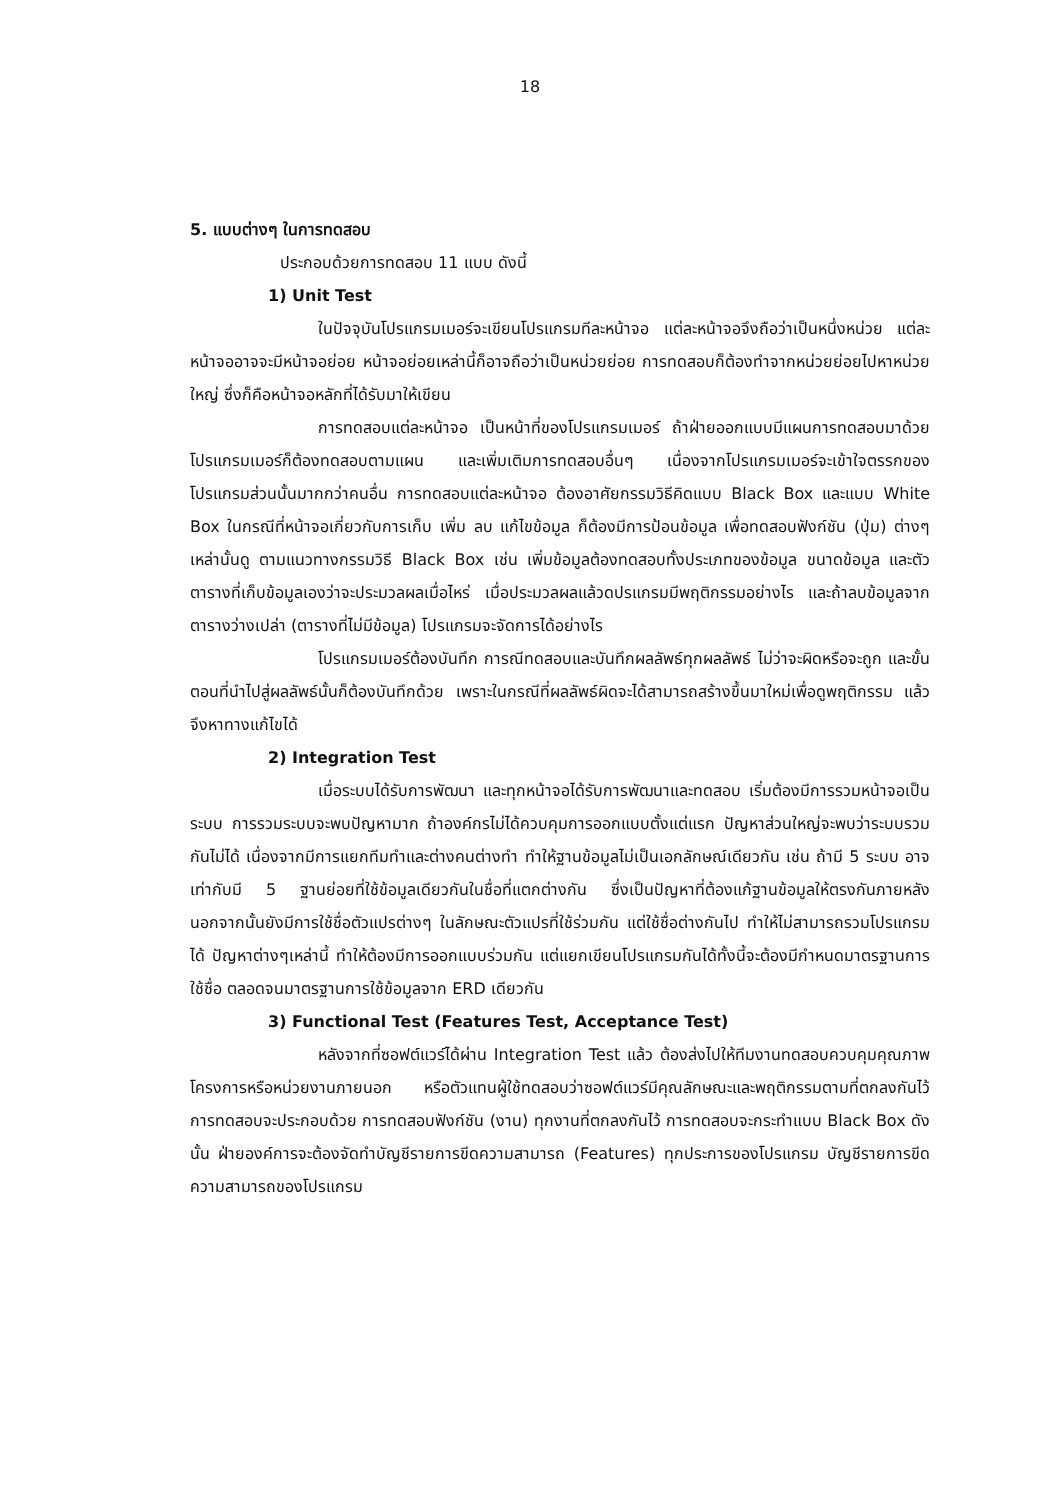18
5. แบบต่างๆ ในการทดสอบ
ประกอบด้วยการทดสอบ 11 แบบ ดังนี้
1) Unit Test
ในปัจจุบันโปรแกรมเมอร์จะเขียนโปรแกรมทีละหน้าจอ แต่ละหน้าจอจึงถือว่าเป็นหนึ่งหน่วย แต่ละหน้าจออาจจะมีหน้าจอย่อย หน้าจอย่อยเหล่านี้ก็อาจถือว่าเป็นหน่วยย่อย การทดสอบก็ต้องทำจากหน่วยย่อยไปหาหน่วยใหญ่ ซึ่งก็คือหน้าจอหลักที่ได้รับมาให้เขียน
การทดสอบแต่ละหน้าจอ เป็นหน้าที่ของโปรแกรมเมอร์ ถ้าฝ่ายออกแบบมีแผนการทดสอบมาด้วย โปรแกรมเมอร์ก็ต้องทดสอบตามแผน และเพิ่มเติมการทดสอบอื่นๆ เนื่องจากโปรแกรมเมอร์จะเข้าใจตรรกของโปรแกรมส่วนนั้นมากกว่าคนอื่น การทดสอบแต่ละหน้าจอ ต้องอาศัยกรรมวิธีคิดแบบ Black Box และแบบ White Box ในกรณีที่หน้าจอเกี่ยวกับการเก็บ เพิ่ม ลบ แก้ไขข้อมูล ก็ต้องมีการป้อนข้อมูล เพื่อทดสอบฟังก์ชัน (ปุ่ม) ต่างๆเหล่านั้นดู ตามแนวทางกรรมวิธี Black Box เช่น เพิ่มข้อมูลต้องทดสอบทั้งประเภทของข้อมูล ขนาดข้อมูล และตัวตารางที่เก็บข้อมูลเองว่าจะประมวลผลเมื่อไหร่ เมื่อประมวลผลแล้วดปรแกรมมีพฤติกรรมอย่างไร และถ้าลบข้อมูลจากตารางว่างเปล่า (ตารางที่ไม่มีข้อมูล) โปรแกรมจะจัดการได้อย่างไร
โปรแกรมเมอร์ต้องบันทึก การณีทดสอบและบันทึกผลลัพธ์ทุกผลลัพธ์ ไม่ว่าจะผิดหรือจะถูก และขั้นตอนที่นำไปสู่ผลลัพธ์นั้นก็ต้องบันทึกด้วย เพราะในกรณีที่ผลลัพธ์ผิดจะได้สามารถสร้างขึ้นมาใหม่เพื่อดูพฤติกรรม แล้วจึงหาทางแก้ไขได้
2) Integration Test
เมื่อระบบได้รับการพัฒนา และทุกหน้าจอได้รับการพัฒนาและทดสอบ เริ่มต้องมีการรวมหน้าจอเป็นระบบ การรวมระบบจะพบปัญหามาก ถ้าองค์กรไม่ได้ควบคุมการออกแบบตั้งแต่แรก ปัญหาส่วนใหญ่จะพบว่าระบบรวมกันไม่ได้ เนื่องจากมีการแยกทีมทำและต่างคนต่างทำ ทำให้ฐานข้อมูลไม่เป็นเอกลักษณ์เดียวกัน เช่น ถ้ามี 5 ระบบ อาจเท่ากับมี 5 ฐานย่อยที่ใช้ข้อมูลเดียวกันในชื่อที่แตกต่างกัน ซึ่งเป็นปัญหาที่ต้องแก้ฐานข้อมูลให้ตรงกันภายหลัง นอกจากนั้นยังมีการใช้ชื่อตัวแปรต่างๆ ในลักษณะตัวแปรที่ใช้ร่วมกัน แต่ใช้ชื่อต่างกันไป ทำให้ไม่สามารถรวมโปรแกรมได้ ปัญหาต่างๆเหล่านี้ ทำให้ต้องมีการออกแบบร่วมกัน แต่แยกเขียนโปรแกรมกันได้ทั้งนี้จะต้องมีกำหนดมาตรฐานการใช้ชื่อ ตลอดจนมาตรฐานการใช้ข้อมูลจาก ERD เดียวกัน
3) Functional Test (Features Test, Acceptance Test)
หลังจากที่ซอฟต์แวร์ได้ผ่าน Integration Test แล้ว ต้องส่งไปให้ทีมงานทดสอบควบคุมคุณภาพโครงการหรือหน่วยงานภายนอก หรือตัวแทนผู้ใช้ทดสอบว่าซอฟต์แวร์มีคุณลักษณะและพฤติกรรมตามที่ตกลงกันไว้ การทดสอบจะประกอบด้วย การทดสอบฟังก์ชัน (งาน) ทุกงานที่ตกลงกันไว้ การทดสอบจะกระทำแบบ Black Box ดังนั้น ฝ่ายองค์การจะต้องจัดทำบัญชีรายการขีดความสามารถ (Features) ทุกประการของโปรแกรม บัญชีรายการขีดความสามารถของโปรแกรม